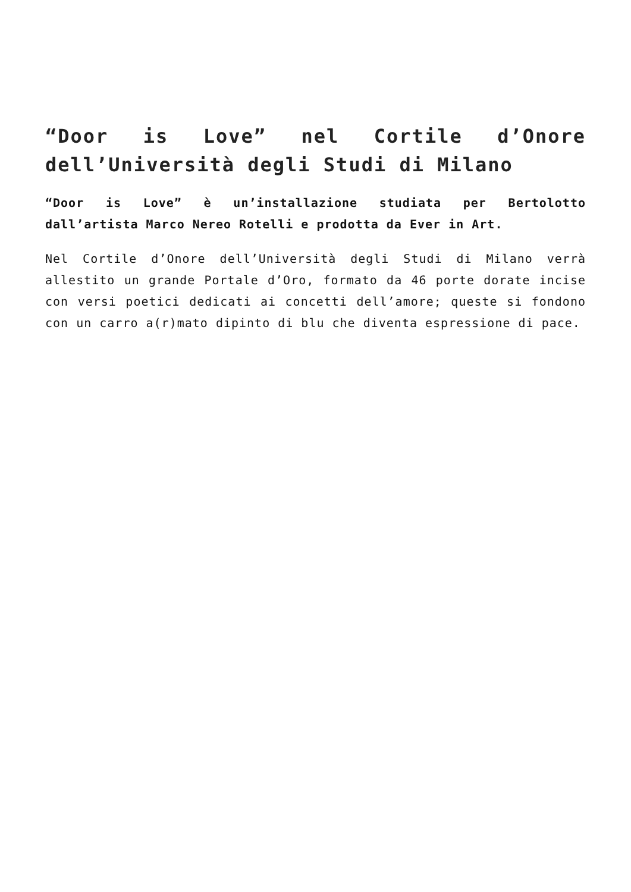“Door is Love” nel Cortile d’Onore dell’Università degli Studi di Milano
“Door is Love” è un’installazione studiata per Bertolotto dall’artista Marco Nereo Rotelli e prodotta da Ever in Art.
Nel Cortile d’Onore dell’Università degli Studi di Milano verrà allestito un grande Portale d’Oro, formato da 46 porte dorate incise con versi poetici dedicati ai concetti dell’amore; queste si fondono con un carro a(r)mato dipinto di blu che diventa espressione di pace.